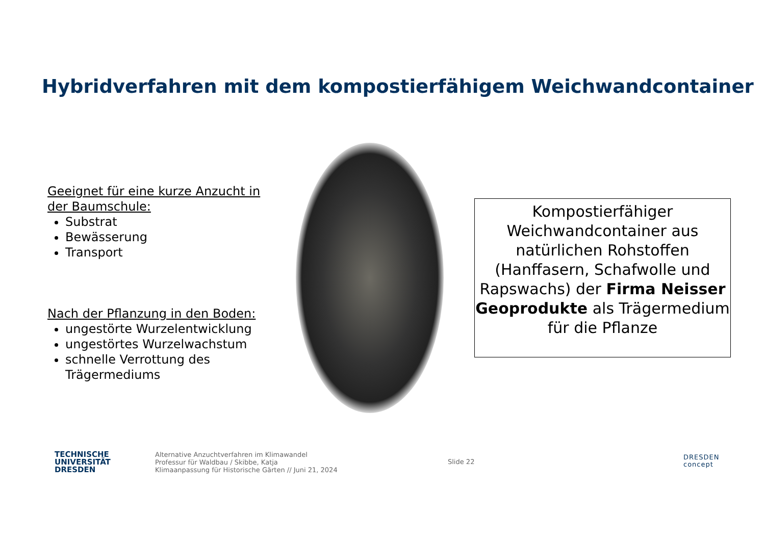Hybridverfahren mit dem kompostierfähigem Weichwandcontainer
Geeignet für eine kurze Anzucht in der Baumschule:
Substrat
Bewässerung
Transport
Nach der Pflanzung in den Boden:
ungestörte Wurzelentwicklung
ungestörtes Wurzelwachstum
schnelle Verrottung des Trägermediums
Kompostierfähiger Weichwandcontainer aus natürlichen Rohstoffen (Hanffasern, Schafwolle und Rapswachs) der Firma Neisser Geoprodukte als Trägermedium für die Pflanze
TECHNISCHE
UNIVERSITÄT
DRESDEN
Alternative Anzuchtverfahren im Klimawandel
Professur für Waldbau / Skibbe, Katja
Klimaanpassung für Historische Gärten // Juni 21, 2024
Slide 22
DRESDEN
concept